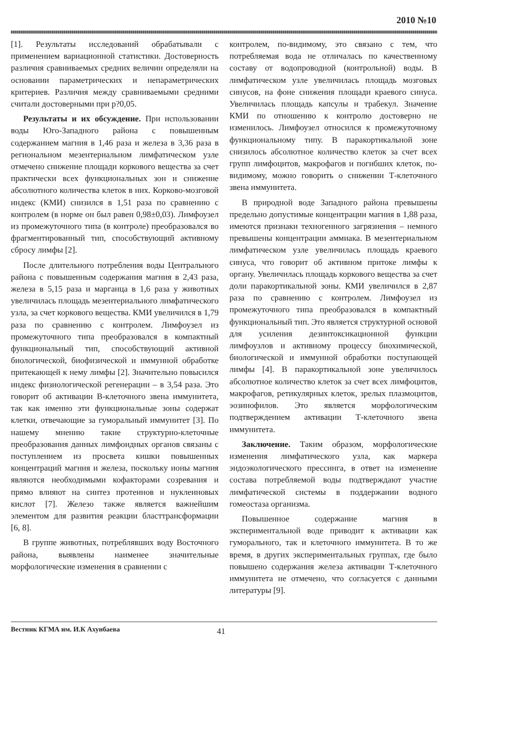2010 №10
[1]. Результаты исследований обрабатывали с применением вариационной статистики. Достоверность различия сравниваемых средних величин определяли на основании параметрических и непараметрических критериев. Различия между сравниваемыми средними считали достоверными при р?0,05.
Результаты и их обсуждение. При использовании воды Юго-Западного района с повышенным содержанием магния в 1,46 раза и железа в 3,36 раза в региональном мезентериальном лимфатическом узле отмечено снижение площади коркового вещества за счет практически всех функциональных зон и снижение абсолютного количества клеток в них. Корково-мозговой индекс (КМИ) снизился в 1,51 раза по сравнению с контролем (в норме он был равен 0,98±0,03). Лимфоузел из промежуточного типа (в контроле) преобразовался во фрагментированный тип, способствующий активному сбросу лимфы [2].
После длительного потребления воды Центрального района с повышенным содержания магния в 2,43 раза, железа в 5,15 раза и марганца в 1,6 раза у животных увеличилась площадь мезентериального лимфатического узла, за счет коркового вещества. КМИ увеличился в 1,79 раза по сравнению с контролем. Лимфоузел из промежуточного типа преобразовался в компактный функциональный тип, способствующий активной биологической, биофизической и иммунной обработке притекающей к нему лимфы [2]. Значительно повысился индекс физиологической регенерации – в 3,54 раза. Это говорит об активации В-клеточного звена иммунитета, так как именно эти функциональные зоны содержат клетки, отвечающие за гуморальный иммунитет [3]. По нашему мнению такие структурно-клеточные преобразования данных лимфоидных органов связаны с поступлением из просвета кишки повышенных концентраций магния и железа, поскольку ионы магния являются необходимыми кофакторами созревания и прямо влияют на синтез протеинов и нуклеиновых кислот [7]. Железо также является важнейшим элементом для развития реакции бласттрансформации [6, 8].
В группе животных, потреблявших воду Восточного района, выявлены наименее значительные морфологические изменения в сравнении с
контролем, по-видимому, это связано с тем, что потребляемая вода не отличалась по качественному составу от водопроводной (контрольной) воды. В лимфатическом узле увеличилась площадь мозговых синусов, на фоне снижения площади краевого синуса. Увеличилась площадь капсулы и трабекул. Значение КМИ по отношению к контролю достоверно не изменилось. Лимфоузел относился к промежуточному функциональному типу. В паракортикальной зоне снизилось абсолютное количество клеток за счет всех групп лимфоцитов, макрофагов и погибших клеток, по-видимому, можно говорить о снижении Т-клеточного звена иммунитета.
В природной воде Западного района превышены предельно допустимые концентрации магния в 1,88 раза, имеются признаки техногенного загрязнения – немного превышены концентрации аммиака. В мезентериальном лимфатическом узле увеличилась площадь краевого синуса, что говорит об активном притоке лимфы к органу. Увеличилась площадь коркового вещества за счет доли паракортикальной зоны. КМИ увеличился в 2,87 раза по сравнению с контролем. Лимфоузел из промежуточного типа преобразовался в компактный функциональный тип. Это является структурной основой для усиления дезинтоксикационной функции лимфоузлов и активному процессу биохимической, биологической и иммунной обработки поступающей лимфы [4]. В паракортикальной зоне увеличилось абсолютное количество клеток за счет всех лимфоцитов, макрофагов, ретикулярных клеток, зрелых плазмоцитов, эозинофилов. Это является морфологическим подтверждением активации Т-клеточного звена иммунитета.
Заключение. Таким образом, морфологические изменения лимфатического узла, как маркера эндоэкологического прессинга, в ответ на изменение состава потребляемой воды подтверждают участие лимфатической системы в поддержании водного гомеостаза организма.
Повышенное содержание магния в экспериментальной воде приводит к активации как гуморального, так и клеточного иммунитета. В то же время, в других экспериментальных группах, где было повышено содержания железа активации Т-клеточного иммунитета не отмечено, что согласуется с данными литературы [9].
Вестник КГМА им. И.К Ахунбаева 41